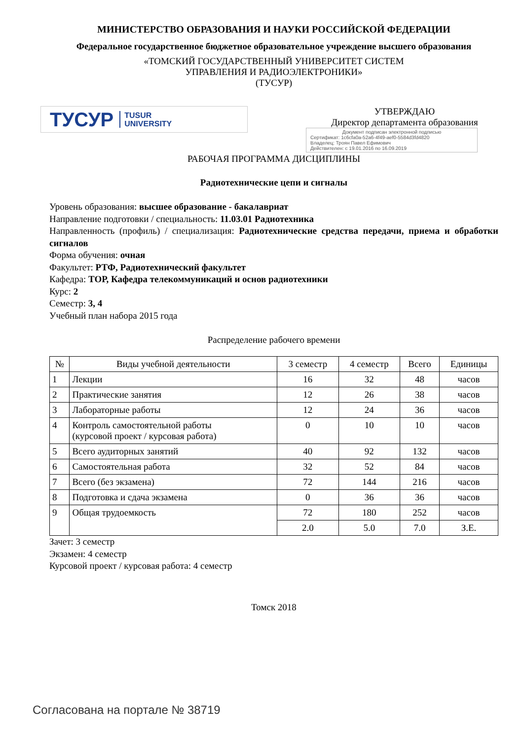МИНИСТЕРСТВО ОБРАЗОВАНИЯ И НАУКИ РОССИЙСКОЙ ФЕДЕРАЦИИ
Федеральное государственное бюджетное образовательное учреждение высшего образования
«ТОМСКИЙ ГОСУДАРСТВЕННЫЙ УНИВЕРСИТЕТ СИСТЕМ
УПРАВЛЕНИЯ И РАДИОЭЛЕКТРОНИКИ»
(ТУСУР)
ТУСУР TUSUR
UNIVERSITY
УТВЕРЖДАЮ
Директор департамента образования
Документ подписан электронной подписью
Сертификат: 1c6cfa0a-52a6-4f49-aef0-5584d3fd4820
Владелец: Троян Павел Ефимович
Действителен: с 19.01.2016 по 16.09.2019
РАБОЧАЯ ПРОГРАММА ДИСЦИПЛИНЫ
Радиотехнические цепи и сигналы
Уровень образования: высшее образование - бакалавриат
Направление подготовки / специальность: 11.03.01 Радиотехника
Направленность (профиль) / специализация: Радиотехнические средства передачи, приема и обработки сигналов
Форма обучения: очная
Факультет: РТФ, Радиотехнический факультет
Кафедра: ТОР, Кафедра телекоммуникаций и основ радиотехники
Курс: 2
Семестр: 3, 4
Учебный план набора 2015 года
Распределение рабочего времени
| № | Виды учебной деятельности | 3 семестр | 4 семестр | Всего | Единицы |
| --- | --- | --- | --- | --- | --- |
| 1 | Лекции | 16 | 32 | 48 | часов |
| 2 | Практические занятия | 12 | 26 | 38 | часов |
| 3 | Лабораторные работы | 12 | 24 | 36 | часов |
| 4 | Контроль самостоятельной работы (курсовой проект / курсовая работа) | 0 | 10 | 10 | часов |
| 5 | Всего аудиторных занятий | 40 | 92 | 132 | часов |
| 6 | Самостоятельная работа | 32 | 52 | 84 | часов |
| 7 | Всего (без экзамена) | 72 | 144 | 216 | часов |
| 8 | Подготовка и сдача экзамена | 0 | 36 | 36 | часов |
| 9 | Общая трудоемкость | 72 | 180 | 252 | часов |
| | | 2.0 | 5.0 | 7.0 | З.Е. |
Зачет: 3 семестр
Экзамен: 4 семестр
Курсовой проект / курсовая работа: 4 семестр
Томск 2018
Согласована на портале № 38719